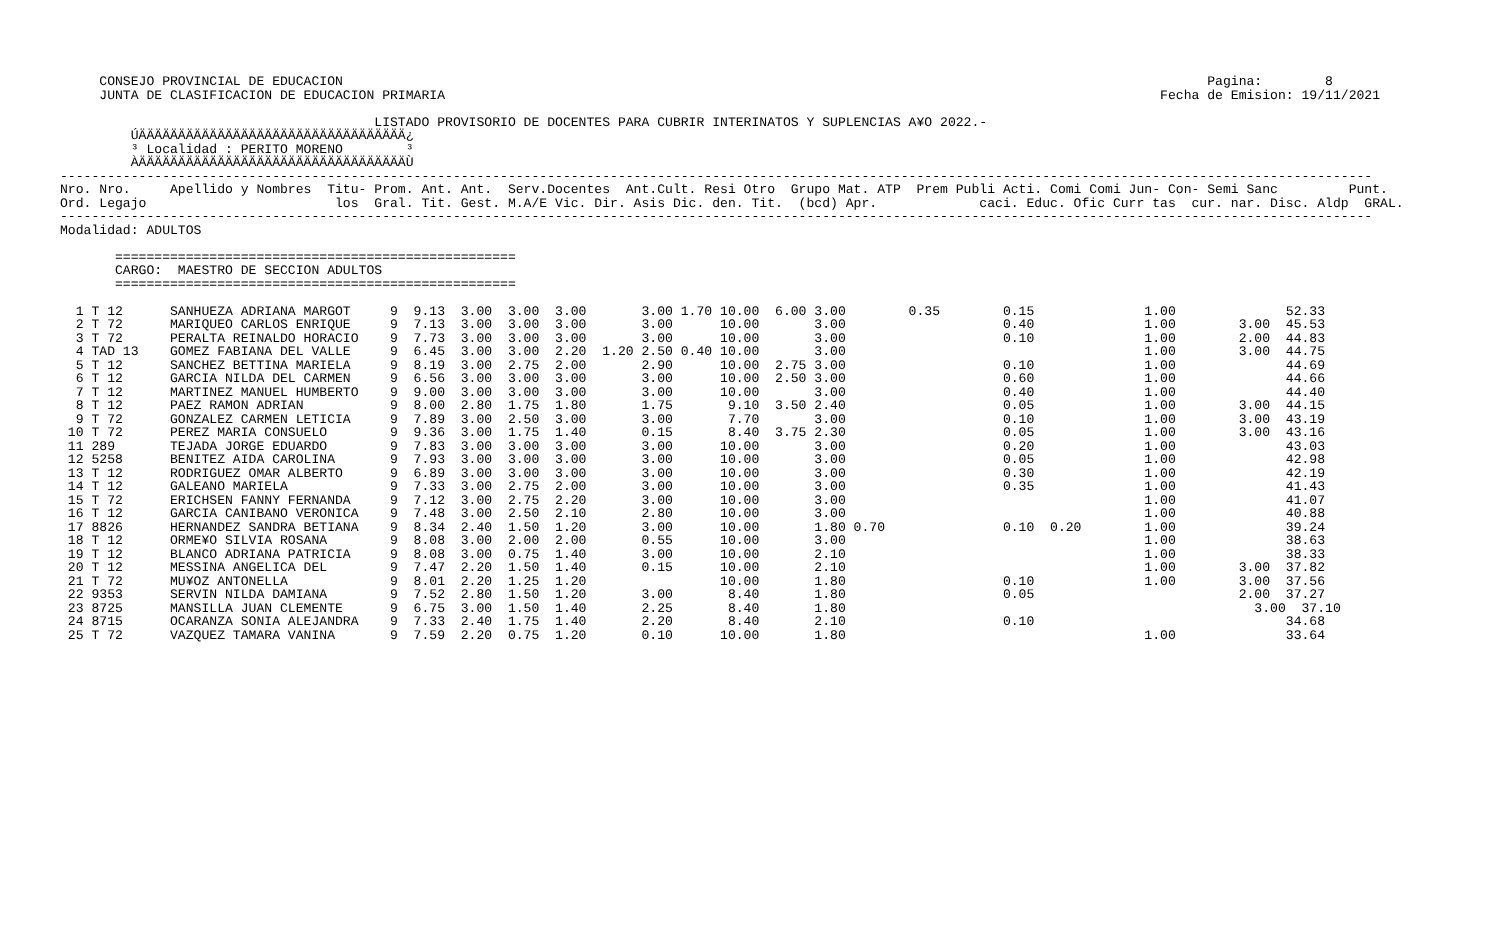CONSEJO PROVINCIAL DE EDUCACION                                                                                                              Pagina:        8
     JUNTA DE CLASIFICACION DE EDUCACION PRIMARIA                                                                                           Fecha de Emision: 19/11/2021

                                        LISTADO PROVISORIO DE DOCENTES PARA CUBRIR INTERINATOS Y SUPLENCIAS A¥O 2022.-
         ÚÄÄÄÄÄÄÄÄÄÄÄÄÄÄÄÄÄÄÄÄÄÄÄÄÄÄÄÄÄÄÄÄÄÄ¿
         ³ Localidad : PERITO MORENO        ³
         ÀÄÄÄÄÄÄÄÄÄÄÄÄÄÄÄÄÄÄÄÄÄÄÄÄÄÄÄÄÄÄÄÄÄÄÙ
-----------------------------------------------------------------------------------------------------------------------------------------------------------------------
Nro. Nro.     Apellido y Nombres  Titu- Prom. Ant. Ant.  Serv.Docentes  Ant.Cult. Resi Otro  Grupo Mat. ATP  Prem Publi Acti. Comi Comi Jun- Con- Semi Sanc         Punt.
Ord. Legajo                        los  Gral. Tit. Gest. M.A/E Vic. Dir. Asis Dic. den. Tit.  (bcd) Apr.             caci. Educ. Ofic Curr tas  cur. nar. Disc. Aldp  GRAL.
-----------------------------------------------------------------------------------------------------------------------------------------------------------------------
Modalidad: ADULTOS

       ===================================================
       CARGO:  MAESTRO DE SECCION ADULTOS
       ===================================================

  1 T 12      SANHUEZA ADRIANA MARGOT     9  9.13  3.00  3.00  3.00       3.00 1.70 10.00  6.00 3.00        0.35        0.15              1.00              52.33
  2 T 72      MARIQUEO CARLOS ENRIQUE     9  7.13  3.00  3.00  3.00       3.00      10.00       3.00                    0.40              1.00        3.00  45.53
  3 T 72      PERALTA REINALDO HORACIO    9  7.73  3.00  3.00  3.00       3.00      10.00       3.00                    0.10              1.00        2.00  44.83
  4 TAD 13    GOMEZ FABIANA DEL VALLE     9  6.45  3.00  3.00  2.20  1.20 2.50 0.40 10.00       3.00                                      1.00        3.00  44.75
  5 T 12      SANCHEZ BETTINA MARIELA     9  8.19  3.00  2.75  2.00       2.90      10.00  2.75 3.00                    0.10              1.00              44.69
  6 T 12      GARCIA NILDA DEL CARMEN     9  6.56  3.00  3.00  3.00       3.00      10.00  2.50 3.00                    0.60              1.00              44.66
  7 T 12      MARTINEZ MANUEL HUMBERTO    9  9.00  3.00  3.00  3.00       3.00      10.00       3.00                    0.40              1.00              44.40
  8 T 12      PAEZ RAMON ADRIAN           9  8.00  2.80  1.75  1.80       1.75       9.10  3.50 2.40                    0.05              1.00        3.00  44.15
  9 T 72      GONZALEZ CARMEN LETICIA     9  7.89  3.00  2.50  3.00       3.00       7.70       3.00                    0.10              1.00        3.00  43.19
 10 T 72      PEREZ MARIA CONSUELO        9  9.36  3.00  1.75  1.40       0.15       8.40  3.75 2.30                    0.05              1.00        3.00  43.16
 11 289       TEJADA JORGE EDUARDO        9  7.83  3.00  3.00  3.00       3.00      10.00       3.00                    0.20              1.00              43.03
 12 5258      BENITEZ AIDA CAROLINA       9  7.93  3.00  3.00  3.00       3.00      10.00       3.00                    0.05              1.00              42.98
 13 T 12      RODRIGUEZ OMAR ALBERTO      9  6.89  3.00  3.00  3.00       3.00      10.00       3.00                    0.30              1.00              42.19
 14 T 12      GALEANO MARIELA             9  7.33  3.00  2.75  2.00       3.00      10.00       3.00                    0.35              1.00              41.43
 15 T 72      ERICHSEN FANNY FERNANDA     9  7.12  3.00  2.75  2.20       3.00      10.00       3.00                                      1.00              41.07
 16 T 12      GARCIA CANIBANO VERONICA    9  7.48  3.00  2.50  2.10       2.80      10.00       3.00                                      1.00              40.88
 17 8826      HERNANDEZ SANDRA BETIANA    9  8.34  2.40  1.50  1.20       3.00      10.00       1.80 0.70               0.10  0.20        1.00              39.24
 18 T 12      ORME¥O SILVIA ROSANA        9  8.08  3.00  2.00  2.00       0.55      10.00       3.00                                      1.00              38.63
 19 T 12      BLANCO ADRIANA PATRICIA     9  8.08  3.00  0.75  1.40       3.00      10.00       2.10                                      1.00              38.33
 20 T 12      MESSINA ANGELICA DEL        9  7.47  2.20  1.50  1.40       0.15      10.00       2.10                                      1.00        3.00  37.82
 21 T 72      MU¥OZ ANTONELLA             9  8.01  2.20  1.25  1.20                 10.00       1.80                    0.10              1.00        3.00  37.56
 22 9353      SERVIN NILDA DAMIANA        9  7.52  2.80  1.50  1.20       3.00       8.40       1.80                    0.05                          2.00  37.27
 23 8725      MANSILLA JUAN CLEMENTE      9  6.75  3.00  1.50  1.40       2.25       8.40       1.80                                                    3.00  37.10
 24 8715      OCARANZA SONIA ALEJANDRA    9  7.33  2.40  1.75  1.40       2.20       8.40       2.10                    0.10                                34.68
 25 T 72      VAZQUEZ TAMARA VANINA       9  7.59  2.20  0.75  1.20       0.10      10.00       1.80                                      1.00              33.64